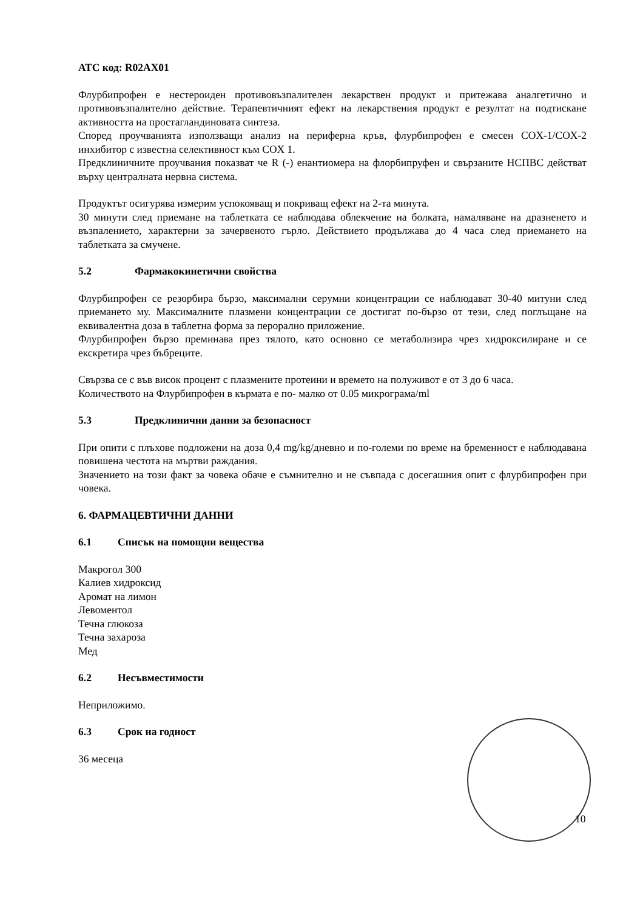АТС код: R02AX01
Флурбипрофен е нестероиден противовъзпалителен лекарствен продукт и притежава аналгетично и противовъзпалително действие. Терапевтичният ефект на лекарствения продукт е резултат на подтискане активността на простагландиновата синтеза.
Според проучванията използващи анализ на периферна кръв, флурбипрофен е смесен COX-1/COX-2 инхибитор с известна селективност към COX 1.
Предклиничните проучвания показват че R (-) енантиомера на флорбипруфен и свързаните НСПВС действат върху централната нервна система.
Продуктът осигурява измерим успокояващ и покриващ ефект на 2-та минута.
30 минути след приемане на таблетката се наблюдава облекчение на болката, намаляване на дразненето и възпалението, характерни за зачервеното гърло. Действието продължава до 4 часа след приемането на таблетката за смучене.
5.2 Фармакокинетични свойства
Флурбипрофен се резорбира бързо, максимални серумни концентрации се наблюдават 30-40 митуни след приемането му. Максималните плазмени концентрации се достигат по-бързо от тези, след поглъщане на еквивалентна доза в таблетна форма за перорално приложение.
Флурбипрофен бързо преминава през тялото, като основно се метаболизира чрез хидроксилиране и се екскретира чрез бъбреците.
Свързва се с във висок процент с плазмените протеини и времето на полуживот е от 3 до 6 часа.
Количеството на Флурбипрофен в кърмата е по- малко от 0.05 микрограма/ml
5.3 Предклинични данни за безопасност
При опити с плъхове подложени на доза 0,4 mg/kg/дневно и по-големи по време на бременност е наблюдавана повишена честота на мъртви раждания.
Значението на този факт за човека обаче е съмнително и не съвпада с досегашния опит с флурбипрофен при човека.
6. ФАРМАЦЕВТИЧНИ ДАННИ
6.1 Списък на помощни вещества
Макрогол 300
Калиев хидроксид
Аромат на лимон
Левоментол
Течна глюкоза
Течна захароза
Мед
6.2 Несъвместимости
Неприложимо.
6.3 Срок на годност
36 месеца
10